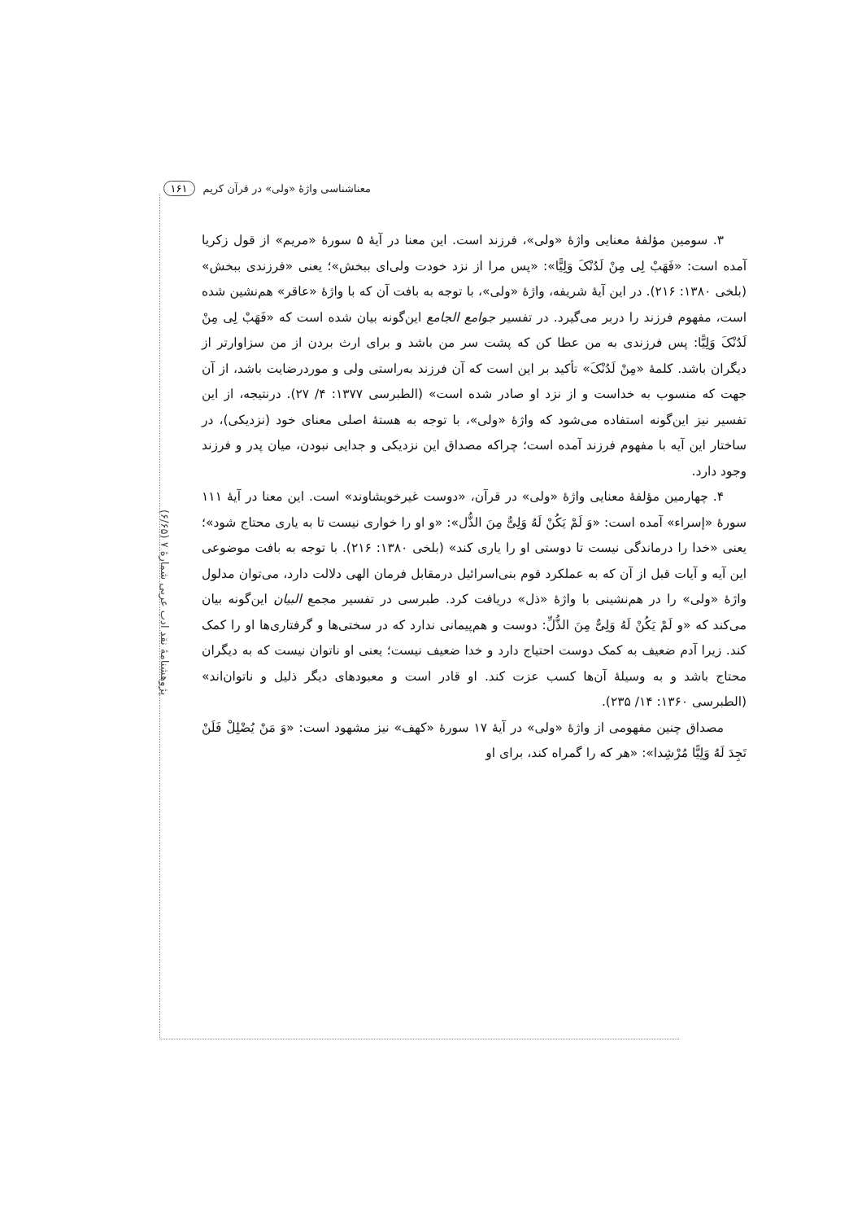معناشناسی واژهٔ «ولی» در قرآن کریم ۱۶۱
پژوهشنامهٔ نقد ادب عربی شمارهٔ ۷ (۶/۶۵)
۳. سومین مؤلفهٔ معنایی واژهٔ «ولی»، فرزند است. این معنا در آیهٔ ۵ سورهٔ «مریم» از قول زکریا آمده است: «فَهَبْ لِی مِنْ لَدُنْکَ وَلِیًّا»: «پس مرا از نزد خودت ولی‌ای ببخش»؛ یعنی «فرزندی ببخش» (بلخی ۱۳۸۰: ۲۱۶). در این آیهٔ شریفه، واژهٔ «ولی»، با توجه به بافت آن که با واژهٔ «عاقر» هم‌نشین شده است، مفهوم فرزند را دربر می‌گیرد. در تفسیر جوامع الجامع این‌گونه بیان شده است که «فَهَبْ لِی مِنْ لَدُنْکَ وَلِیًّا: پس فرزندی به من عطا کن که پشت سر من باشد و برای ارث بردن از من سزاوارتر از دیگران باشد. کلمهٔ «مِنْ لَدُنْکَ» تأکید بر این است که آن فرزند به‌راستی ولی و موردرضایت باشد، از آن جهت که منسوب به خداست و از نزد او صادر شده است» (الطبرسی ۱۳۷۷: ۴/ ۲۷). درنتیجه، از این تفسیر نیز این‌گونه استفاده می‌شود که واژهٔ «ولی»، با توجه به هستهٔ اصلی معنای خود (نزدیکی)، در ساختار این آیه با مفهوم فرزند آمده است؛ چراکه مصداق این نزدیکی و جدایی نبودن، میان پدر و فرزند وجود دارد.
۴. چهارمین مؤلفهٔ معنایی واژهٔ «ولی» در قرآن، «دوست غیرخویشاوند» است. این معنا در آیهٔ ۱۱۱ سورهٔ «إسراء» آمده است: «وَ لَمْ یَکُنْ لَهُ وَلِیٌّ مِنَ الذُّل»: «و او را خواری نیست تا به یاری محتاج شود»؛ یعنی «خدا را درماندگی نیست تا دوستی او را یاری کند» (بلخی ۱۳۸۰: ۲۱۶). با توجه به بافت موضوعی این آیه و آیات قبل از آن که به عملکرد قوم بنی‌اسرائیل درمقابل فرمان الهی دلالت دارد، می‌توان مدلول واژهٔ «ولی» را در هم‌نشینی با واژهٔ «ذل» دریافت کرد. طبرسی در تفسیر مجمع البیان این‌گونه بیان می‌کند که «و لَمْ یَکُنْ لَهُ وَلِیٌّ مِنَ الذُّلِّ: دوست و هم‌پیمانی ندارد که در سختی‌ها و گرفتاری‌ها او را کمک کند. زیرا آدم ضعیف به کمک دوست احتیاج دارد و خدا ضعیف نیست؛ یعنی او ناتوان نیست که به دیگران محتاج باشد و به وسیلهٔ آن‌ها کسب عزت کند. او قادر است و معبودهای دیگر ذلیل و ناتوان‌اند» (الطبرسی ۱۳۶۰: ۱۴/ ۲۳۵).
مصداق چنین مفهومی از واژهٔ «ولی» در آیهٔ ۱۷ سورهٔ «کهف» نیز مشهود است: «وَ مَنْ یُضْلِلْ فَلَنْ تَجِدَ لَهُ وَلِیًّا مُرْشِدا»: «هر که را گمراه کند، برای او